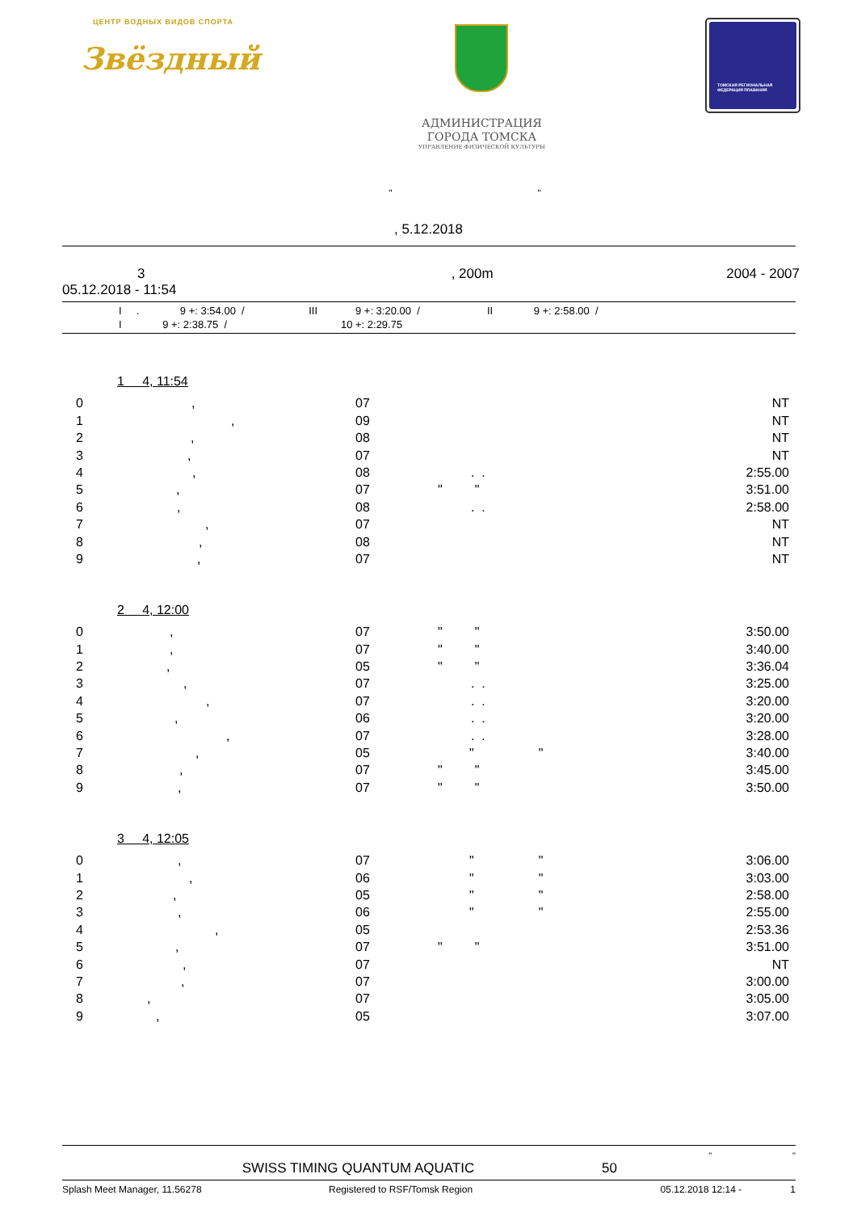ЦЕНТР ВОДНЫХ ВИДОВ СПОРТА
Звёздный
АДМИНИСТРАЦИЯ
ГОРОДА ТОМСКА
УПРАВЛЕНИЕ ФИЗИЧЕСКОЙ КУЛЬТУРЫ
ТОМСКАЯ РЕГИОНАЛЬНАЯ
ФЕДЕРАЦИЯ ПЛАВАНИЯ
" "
, 5.12.2018
3, 200m 2004 - 2007
05.12.2018 - 11:54
I . 9 +: 3:54.00 / III 9 +: 3:20.00 / II 9 +: 2:58.00 /
I 9 +: 2:38.75 / 10 +: 2:29.75
1 4, 11:54
0, 07 NT
1, 09 NT
2, 08 NT
3, 07 NT
4, 08. . 2:55.00
5, 07 " " 3:51.00
6, 08. . 2:58.00
7, 07 NT
8, 08 NT
9, 07 NT
2 4, 12:00
0, 07 " " 3:50.00
1, 07 " " 3:40.00
2, 05 " " 3:36.04
3, 07. . 3:25.00
4, 07. . 3:20.00
5, 06. . 3:20.00
6, 07. . 3:28.00
7, 05 " " 3:40.00
8, 07 " " 3:45.00
9, 07 " " 3:50.00
3 4, 12:05
0, 07 " " 3:06.00
1, 06 " " 3:03.00
2, 05 " " 2:58.00
3, 06 " " 2:55.00
4, 05 2:53.36
5, 07 " " 3:51.00
6, 07 NT
7, 07 3:00.00
8, 07 3:05.00
9, 05 3:07.00
" "
SWISS TIMING QUANTUM AQUATIC 50
Splash Meet Manager, 11.56278 Registered to RSF/Tomsk Region 05.12.2018 12:14 - 1